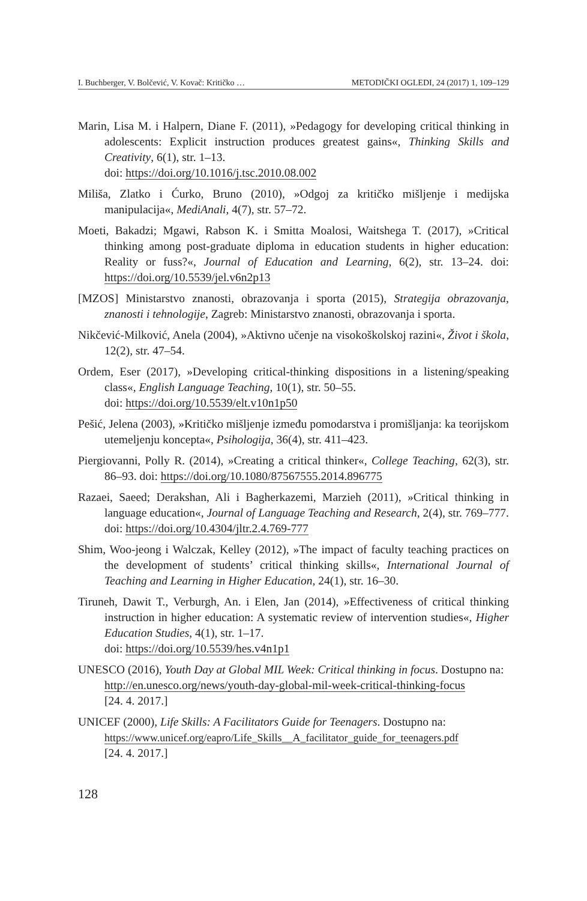I. Buchberger, V. Bolčević, V. Kovač: Kritičko … METODIČKI OGLEDI, 24 (2017) 1, 109–129
Marin, Lisa M. i Halpern, Diane F. (2011), »Pedagogy for developing critical thinking in adolescents: Explicit instruction produces greatest gains«, Thinking Skills and Creativity, 6(1), str. 1–13.
doi: https://doi.org/10.1016/j.tsc.2010.08.002
Miliša, Zlatko i Ćurko, Bruno (2010), »Odgoj za kritičko mišljenje i medijska manipulacija«, MediAnali, 4(7), str. 57–72.
Moeti, Bakadzi; Mgawi, Rabson K. i Smitta Moalosi, Waitshega T. (2017), »Critical thinking among post-graduate diploma in education students in higher education: Reality or fuss?«, Journal of Education and Learning, 6(2), str. 13–24. doi: https://doi.org/10.5539/jel.v6n2p13
[MZOS] Ministarstvo znanosti, obrazovanja i sporta (2015), Strategija obrazovanja, znanosti i tehnologije, Zagreb: Ministarstvo znanosti, obrazovanja i sporta.
Nikčević-Milković, Anela (2004), »Aktivno učenje na visokoškolskoj razini«, Život i škola, 12(2), str. 47–54.
Ordem, Eser (2017), »Developing critical-thinking dispositions in a listening/speaking class«, English Language Teaching, 10(1), str. 50–55.
doi: https://doi.org/10.5539/elt.v10n1p50
Pešić, Jelena (2003), »Kritičko mišljenje između pomodarstva i promišljanja: ka teorijskom utemeljenju koncepta«, Psihologija, 36(4), str. 411–423.
Piergiovanni, Polly R. (2014), »Creating a critical thinker«, College Teaching, 62(3), str. 86–93. doi: https://doi.org/10.1080/87567555.2014.896775
Razaei, Saeed; Derakshan, Ali i Bagherkazemi, Marzieh (2011), »Critical thinking in language education«, Journal of Language Teaching and Research, 2(4), str. 769–777. doi: https://doi.org/10.4304/jltr.2.4.769-777
Shim, Woo-jeong i Walczak, Kelley (2012), »The impact of faculty teaching practices on the development of students’ critical thinking skills«, International Journal of Teaching and Learning in Higher Education, 24(1), str. 16–30.
Tiruneh, Dawit T., Verburgh, An. i Elen, Jan (2014), »Effectiveness of critical thinking instruction in higher education: A systematic review of intervention studies«, Higher Education Studies, 4(1), str. 1–17.
doi: https://doi.org/10.5539/hes.v4n1p1
UNESCO (2016), Youth Day at Global MIL Week: Critical thinking in focus. Dostupno na:
http://en.unesco.org/news/youth-day-global-mil-week-critical-thinking-focus
[24. 4. 2017.]
UNICEF (2000), Life Skills: A Facilitators Guide for Teenagers. Dostupno na:
https://www.unicef.org/eapro/Life_Skills__A_facilitator_guide_for_teenagers.pdf
[24. 4. 2017.]
128